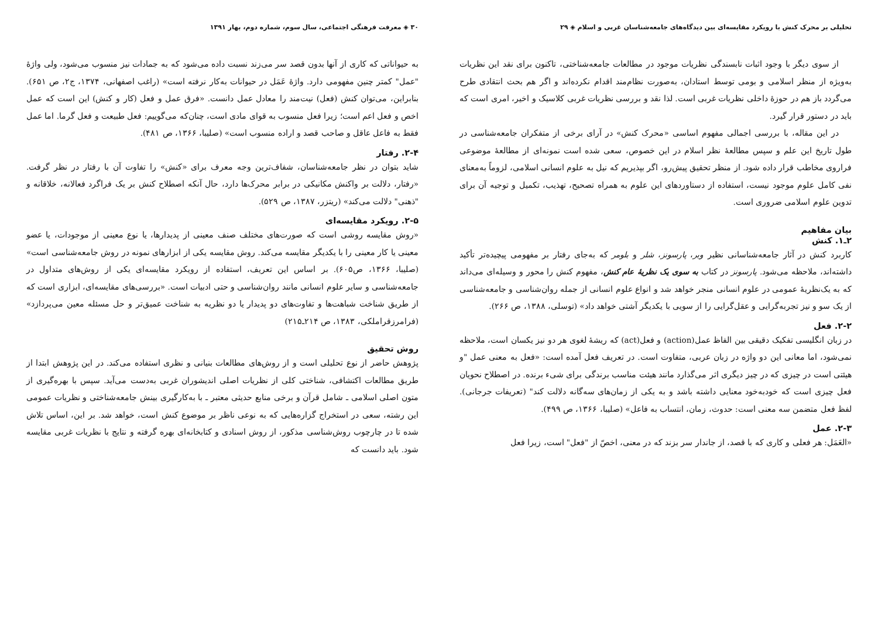تحلیلی بر محرک کنش با رویکرد مقایسه‌ای بین دیدگاه‌های جامعه‌شناسان غربی و اسلام ◈ ۲۹
از سوی دیگر با وجود اثبات نابسندگی نظریات موجود در مطالعات جامعه‌شناختی، تاکنون برای نقد این نظریات به‌ویژه از منظر اسلامی و بومی توسط استادان، به‌صورت نظام‌مند اقدام نکرده‌اند و اگر هم بحث انتقادی طرح می‌گردد باز هم در حوزهٔ داخلی نظریات غربی است. لذا نقد و بررسی نظریات غربی کلاسیک و اخیر، امری است که باید در دستور قرار گیرد.
در این مقاله، با بررسی اجمالی مفهوم اساسی «محرک کنش» در آرای برخی از متفکران جامعه‌شناسی در طول تاریخ این علم و سپس مطالعهٔ نظر اسلام در این خصوص، سعی شده است نمونه‌ای از مطالعهٔ موضوعی فراروی مخاطب قرار داده شود. از منظر تحقیق پیش‌رو، اگر بپذیریم که نیل به علوم انسانی اسلامی، لزوماً به‌معنای نفی کامل علوم موجود نیست، استفاده از دستاوردهای این علوم به همراه تصحیح، تهذیب، تکمیل و توجیه آن برای تدوین علوم اسلامی ضروری است.
بیان مفاهیم
۲ـ۱. کنش
کاربرد کنش در آثار جامعه‌شناسانی نظیر وبر، پارسونز، شلر و بلومر که به‌جای رفتار بر مفهومی پیچیده‌تر تأکید داشته‌اند، ملاحظه می‌شود. پارسونز در کتاب به سوی یک نظریهٔ عام کنش، مفهوم کنش را محور و وسیله‌ای می‌داند که به یک‌نظریهٔ عمومی در علوم انسانی منجر خواهد شد و انواع علوم انسانی از جمله روان‌شناسی و جامعه‌شناسی از یک سو و نیز تجربه‌گرایی و عقل‌گرایی را از سویی با یکدیگر آشتی خواهد داد» (توسلی، ۱۳۸۸، ص ۲۶۶).
۲-۲. فعل
در زبان انگلیسی تفکیک دقیقی بین الفاظ عمل(action) و فعل(act) که ریشهٔ لغوی هر دو نیز یکسان است، ملاحظه نمی‌شود، اما معانی این دو واژه در زبان عربی، متفاوت است. در تعریف فعل آمده است: «فعل به معنی عمل "و هیئتی است در چیزی که در چیز دیگری اثر می‌گذارد مانند هیئت مناسب برندگی برای شیء برنده. در اصطلاح نحویان فعل چیزی است که خودبه‌خود معنایی داشته باشد و به یکی از زمان‌های سه‌گانه دلالت کند" (تعریفات جرجانی). لفظ فعل متضمن سه معنی است: حدوث، زمان، انتساب به فاعل» (صلیبا، ۱۳۶۶، ص ۴۹۹).
۲-۳. عمل
«العَمَل: هر فعلی و کاری که با قصد، از جاندار سر بزند که در معنی، اخصّ از "فعل" است، زیرا فعل
۳۰ ◈ معرفت فرهنگی اجتماعی، سال سوم، شماره دوم، بهار ۱۳۹۱
به حیواناتی که کاری از آنها بدون قصد سر می‌زند نسبت داده می‌شود که به جمادات نیز منسوب می‌شود، ولی واژهٔ "عمل" کمتر چنین مفهومی دارد. واژهٔ عَمَل در حیوانات به‌کار نرفته است» (راغب اصفهانی، ۱۳۷۴، ج۲، ص ۶۵۱). بنابراین، می‌توان کنش (فعل) نیت‌مند را معادل عمل دانست. «فرق عمل و فعل (کار و کنش) این است که عمل اخص و فعل اعم است؛ زیرا فعل منسوب به قوای مادی است، چنان‌که می‌گوییم: فعل طبیعت و فعل گرما. اما عمل فقط به فاعل عاقل و صاحب قصد و اراده منسوب است» (صلیبا، ۱۳۶۶، ص ۴۸۱).
۲-۴. رفتار
شاید بتوان در نظر جامعه‌شناسان، شفاف‌ترین وجه معرف برای «کنش» را تفاوت آن با رفتار در نظر گرفت. «رفتار، دلالت بر واکنش مکانیکی در برابر محرک‌ها دارد، حال آنکه اصطلاح کنش بر یک فراگرد فعالانه، خلاقانه و "ذهنی" دلالت می‌کند» (ریتزر، ۱۳۸۷، ص ۵۲۹).
۲-۵. رویکرد مقایسه‌ای
«روش مقایسه روشی است که صورت‌های مختلف صنف معینی از پدیدارها، یا نوع معینی از موجودات، یا عضو معینی یا کار معینی را با یکدیگر مقایسه می‌کند. روش مقایسه یکی از ابزارهای نمونه در روش جامعه‌شناسی است» (صلیبا، ۱۳۶۶، ص۶۰۵). بر اساس این تعریف، استفاده از رویکرد مقایسه‌ای یکی از روش‌های متداول در جامعه‌شناسی و سایر علوم انسانی مانند روان‌شناسی و حتی ادبیات است. «بررسی‌های مقایسه‌ای، ابزاری است که از طریق شناخت شباهت‌ها و تفاوت‌های دو پدیدار یا دو نظریه به شناخت عمیق‌تر و حل مسئله معین می‌پردازد» (فرامرزقراملکی، ۱۳۸۳، ص ۲۱۴ـ۲۱۵)
روش تحقیق
پژوهش حاضر از نوع تحلیلی است و از روش‌های مطالعات بنیانی و نظری استفاده می‌کند. در این پژوهش ابتدا از طریق مطالعات اکتشافی، شناختی کلی از نظریات اصلی اندیشوران غربی به‌دست می‌آید. سپس با بهره‌گیری از متون اصلی اسلامی ـ شامل قرآن و برخی منابع حدیثی معتبر ـ با به‌کارگیری بینش جامعه‌شناختی و نظریات عمومی این رشته، سعی در استخراج گزاره‌هایی که به نوعی ناظر بر موضوع کنش است، خواهد شد. بر این، اساس تلاش شده تا در چارچوب روش‌شناسی مذکور، از روش اسنادی و کتابخانه‌ای بهره گرفته و نتایج با نظریات غربی مقایسه شود. باید دانست که